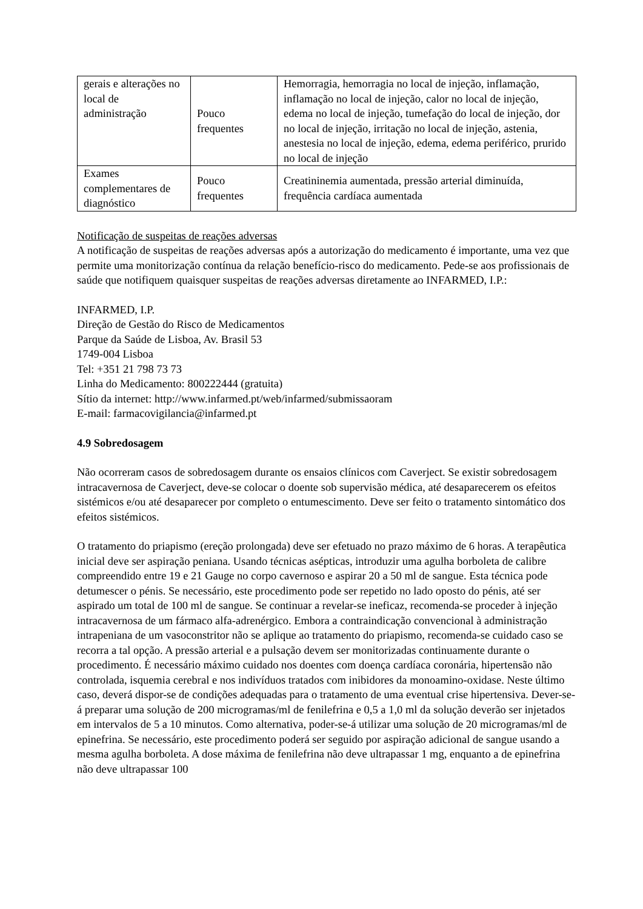| gerais e alterações no local de administração | Pouco frequentes | Hemorragia, hemorragia no local de injeção, inflamação, inflamação no local de injeção, calor no local de injeção, edema no local de injeção, tumefação do local de injeção, dor no local de injeção, irritação no local de injeção, astenia, anestesia no local de injeção, edema, edema periférico, prurido no local de injeção |
| Exames complementares de diagnóstico | Pouco frequentes | Creatininemia aumentada, pressão arterial diminuída, frequência cardíaca aumentada |
Notificação de suspeitas de reações adversas
A notificação de suspeitas de reações adversas após a autorização do medicamento é importante, uma vez que permite uma monitorização contínua da relação benefício-risco do medicamento. Pede-se aos profissionais de saúde que notifiquem quaisquer suspeitas de reações adversas diretamente ao INFARMED, I.P.:
INFARMED, I.P.
Direção de Gestão do Risco de Medicamentos
Parque da Saúde de Lisboa, Av. Brasil 53
1749-004 Lisboa
Tel: +351 21 798 73 73
Linha do Medicamento: 800222444 (gratuita)
Sítio da internet: http://www.infarmed.pt/web/infarmed/submissaoram
E-mail: farmacovigilancia@infarmed.pt
4.9 Sobredosagem
Não ocorreram casos de sobredosagem durante os ensaios clínicos com Caverject. Se existir sobredosagem intracavernosa de Caverject, deve-se colocar o doente sob supervisão médica, até desaparecerem os efeitos sistémicos e/ou até desaparecer por completo o entumescimento. Deve ser feito o tratamento sintomático dos efeitos sistémicos.
O tratamento do priapismo (ereção prolongada) deve ser efetuado no prazo máximo de 6 horas. A terapêutica inicial deve ser aspiração peniana. Usando técnicas asépticas, introduzir uma agulha borboleta de calibre compreendido entre 19 e 21 Gauge no corpo cavernoso e aspirar 20 a 50 ml de sangue. Esta técnica pode detumescer o pénis. Se necessário, este procedimento pode ser repetido no lado oposto do pénis, até ser aspirado um total de 100 ml de sangue. Se continuar a revelar-se ineficaz, recomenda-se proceder à injeção intracavernosa de um fármaco alfa-adrenérgico. Embora a contraindicação convencional à administração intrapeniana de um vasoconstritor não se aplique ao tratamento do priapismo, recomenda-se cuidado caso se recorra a tal opção. A pressão arterial e a pulsação devem ser monitorizadas continuamente durante o procedimento. É necessário máximo cuidado nos doentes com doença cardíaca coronária, hipertensão não controlada, isquemia cerebral e nos indivíduos tratados com inibidores da monoamino-oxidase. Neste último caso, deverá dispor-se de condições adequadas para o tratamento de uma eventual crise hipertensiva. Dever-se-á preparar uma solução de 200 microgramas/ml de fenilefrina e 0,5 a 1,0 ml da solução deverão ser injetados em intervalos de 5 a 10 minutos. Como alternativa, poder-se-á utilizar uma solução de 20 microgramas/ml de epinefrina. Se necessário, este procedimento poderá ser seguido por aspiração adicional de sangue usando a mesma agulha borboleta. A dose máxima de fenilefrina não deve ultrapassar 1 mg, enquanto a de epinefrina não deve ultrapassar 100